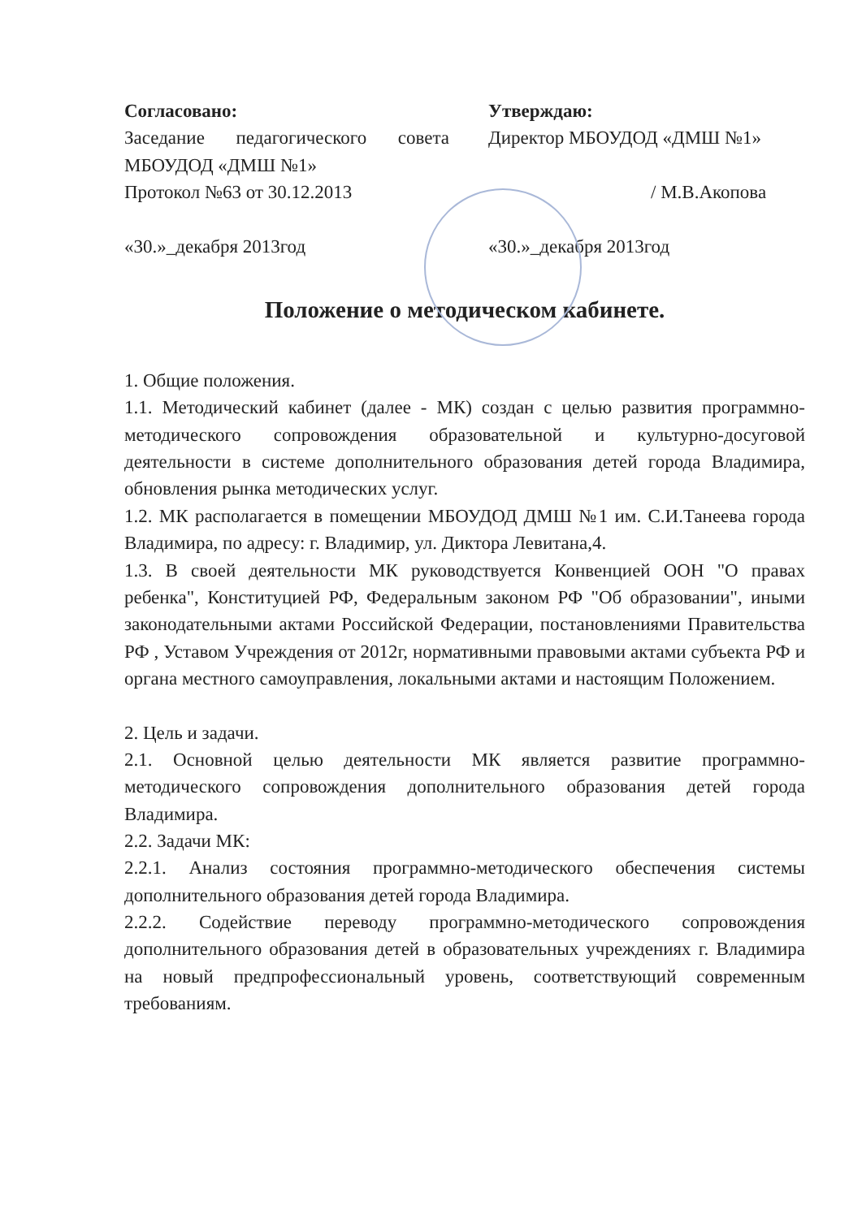Согласовано:
Заседание педагогического совета МБОУДОД «ДМШ №1»
Протокол №63 от 30.12.2013
«30.»_декабря 2013год
Утверждаю:
Директор МБОУДОД «ДМШ №1»
/ М.В.Акопова
«30.»_декабря 2013год
Положение о методическом кабинете.
1. Общие положения.
1.1. Методический кабинет (далее - МК) создан с целью развития программно-методического сопровождения образовательной и культурно-досуговой деятельности в системе дополнительного образования детей города Владимира, обновления рынка методических услуг.
1.2. МК располагается в помещении МБОУДОД ДМШ №1 им. С.И.Танеева города Владимира, по адресу: г. Владимир, ул. Диктора Левитана,4.
1.3. В своей деятельности МК руководствуется Конвенцией ООН "О правах ребенка", Конституцией РФ, Федеральным законом РФ "Об образовании", иными законодательными актами Российской Федерации, постановлениями Правительства РФ , Уставом Учреждения от 2012г, нормативными правовыми актами субъекта РФ и органа местного самоуправления, локальными актами и настоящим Положением.
2. Цель и задачи.
2.1. Основной целью деятельности МК является развитие программно-методического сопровождения дополнительного образования детей города Владимира.
2.2. Задачи МК:
2.2.1. Анализ состояния программно-методического обеспечения системы дополнительного образования детей города Владимира.
2.2.2. Содействие переводу программно-методического сопровождения дополнительного образования детей в образовательных учреждениях г. Владимира на новый предпрофессиональный уровень, соответствующий современным требованиям.